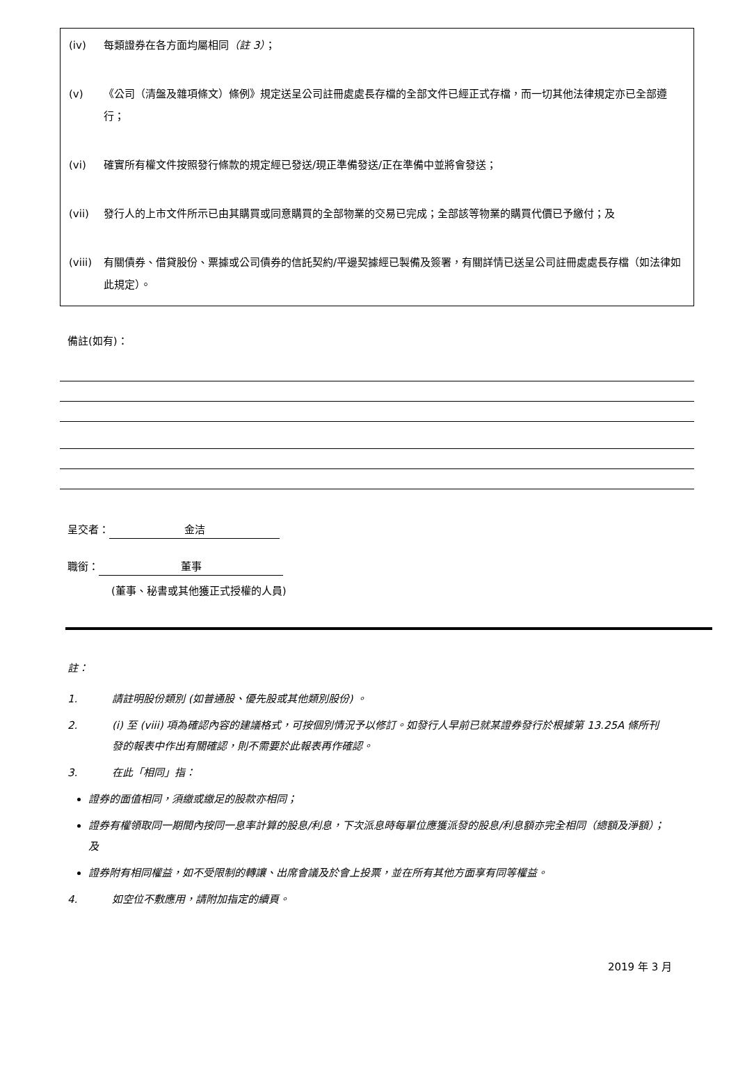(iv) 每類證券在各方面均屬相同（註 3）；
(v) 《公司（清盤及雜項條文）條例》規定送呈公司註冊處處長存檔的全部文件已經正式存檔，而一切其他法律規定亦已全部遵行；
(vi) 確實所有權文件按照發行條款的規定經已發送/現正準備發送/正在準備中並將會發送；
(vii) 發行人的上市文件所示已由其購買或同意購買的全部物業的交易已完成；全部該等物業的購買代價已予繳付；及
(viii) 有關債券、借貸股份、票據或公司債券的信託契約/平邊契據經已製備及簽署，有關詳情已送呈公司註冊處處長存檔（如法律如此規定）。
備註(如有)：
呈交者： 金洁
職銜： 董事
(董事、秘書或其他獲正式授權的人員)
註：
1. 請註明股份類別 (如普通股、優先股或其他類別股份) 。
2. (i) 至 (viii) 項為確認內容的建議格式，可按個別情況予以修訂。如發行人早前已就某證券發行於根據第 13.25A 條所刊發的報表中作出有關確認，則不需要於此報表再作確認。
3. 在此「相同」指：
證券的面值相同，須繳或繳足的股款亦相同；
證券有權領取同一期間內按同一息率計算的股息/利息，下次派息時每單位應獲派發的股息/利息額亦完全相同（總額及淨額）；及
證券附有相同權益，如不受限制的轉讓、出席會議及於會上投票，並在所有其他方面享有同等權益。
4. 如空位不敷應用，請附加指定的續頁。
2019 年 3 月